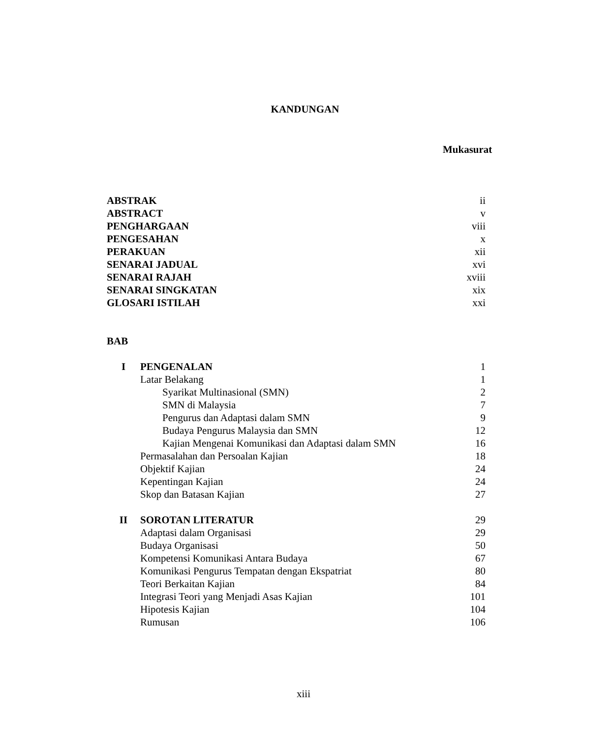KANDUNGAN
Mukasurat
ABSTRAK ii
ABSTRACT v
PENGHARGAAN viii
PENGESAHAN x
PERAKUAN xii
SENARAI JADUAL xvi
SENARAI RAJAH xviii
SENARAI SINGKATAN xix
GLOSARI ISTILAH xxi
BAB
I PENGENALAN 1
Latar Belakang 1
Syarikat Multinasional (SMN) 2
SMN di Malaysia 7
Pengurus dan Adaptasi dalam SMN 9
Budaya Pengurus Malaysia dan SMN 12
Kajian Mengenai Komunikasi dan Adaptasi dalam SMN 16
Permasalahan dan Persoalan Kajian 18
Objektif Kajian 24
Kepentingan Kajian 24
Skop dan Batasan Kajian 27
II SOROTAN LITERATUR 29
Adaptasi dalam Organisasi 29
Budaya Organisasi 50
Kompetensi Komunikasi Antara Budaya 67
Komunikasi Pengurus Tempatan dengan Ekspatriat 80
Teori Berkaitan Kajian 84
Integrasi Teori yang Menjadi Asas Kajian 101
Hipotesis Kajian 104
Rumusan 106
xiii